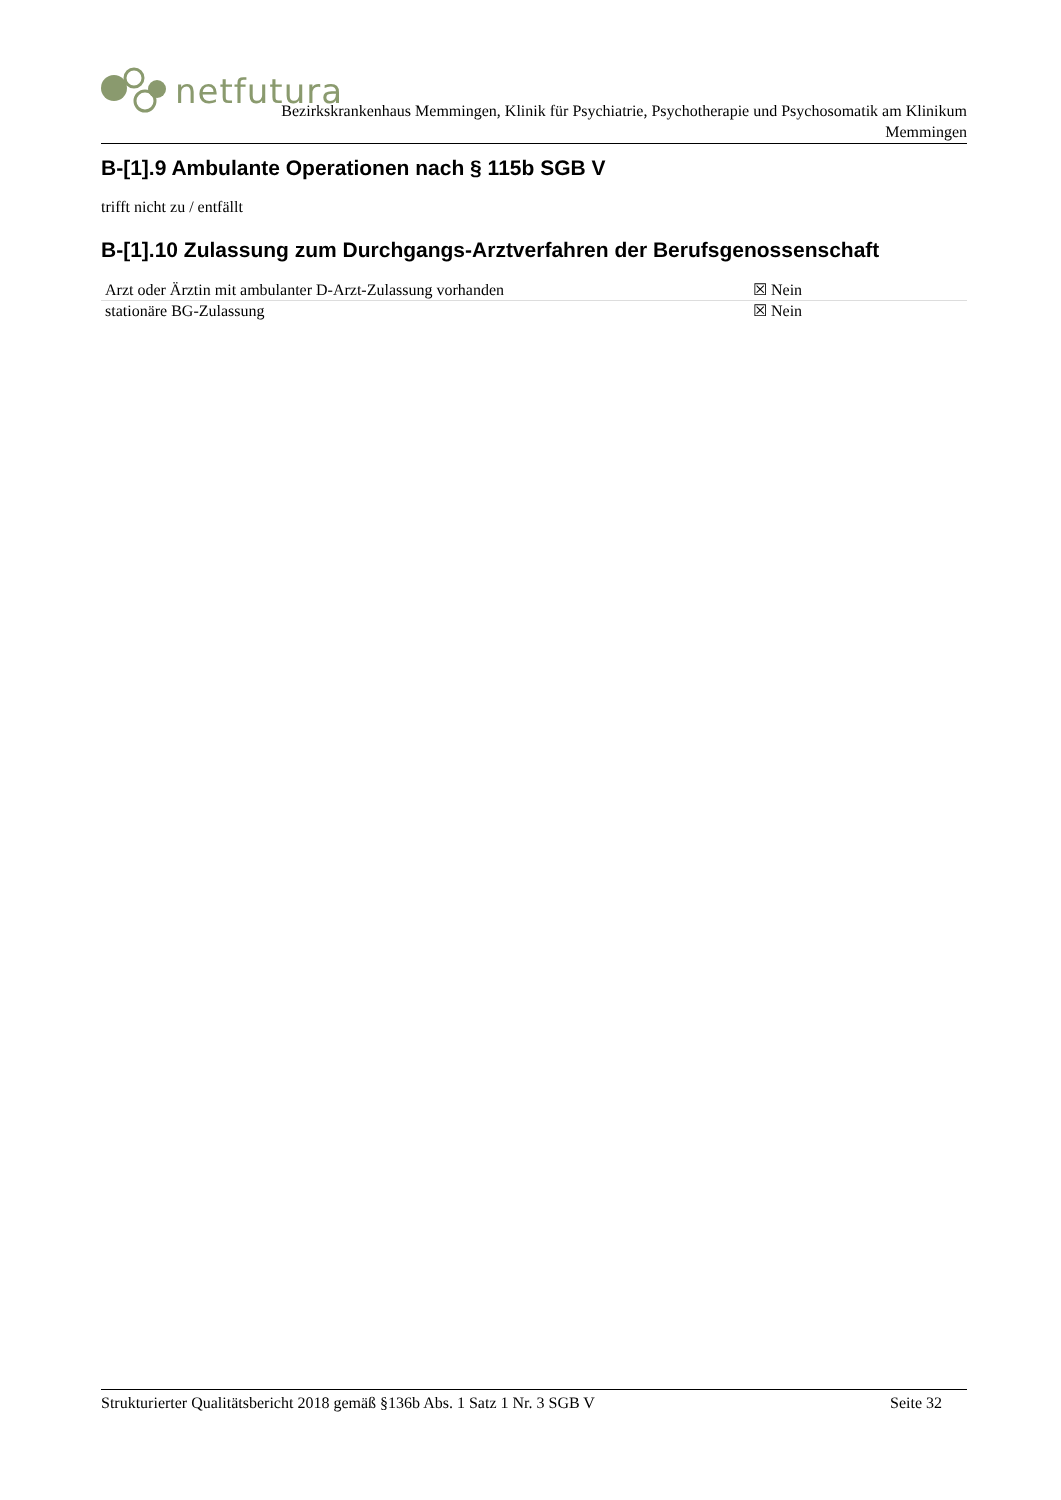netfutura
Bezirkskrankenhaus Memmingen, Klinik für Psychiatrie, Psychotherapie und Psychosomatik am Klinikum
Memmingen
B-[1].9 Ambulante Operationen nach § 115b SGB V
trifft nicht zu / entfällt
B-[1].10 Zulassung zum Durchgangs-Arztverfahren der Berufsgenossenschaft
| Arzt oder Ärztin mit ambulanter D-Arzt-Zulassung vorhanden | ☒ Nein |
| stationäre BG-Zulassung | ☒ Nein |
Strukturierter Qualitätsbericht 2018 gemäß §136b Abs. 1 Satz 1 Nr. 3 SGB V Seite 32